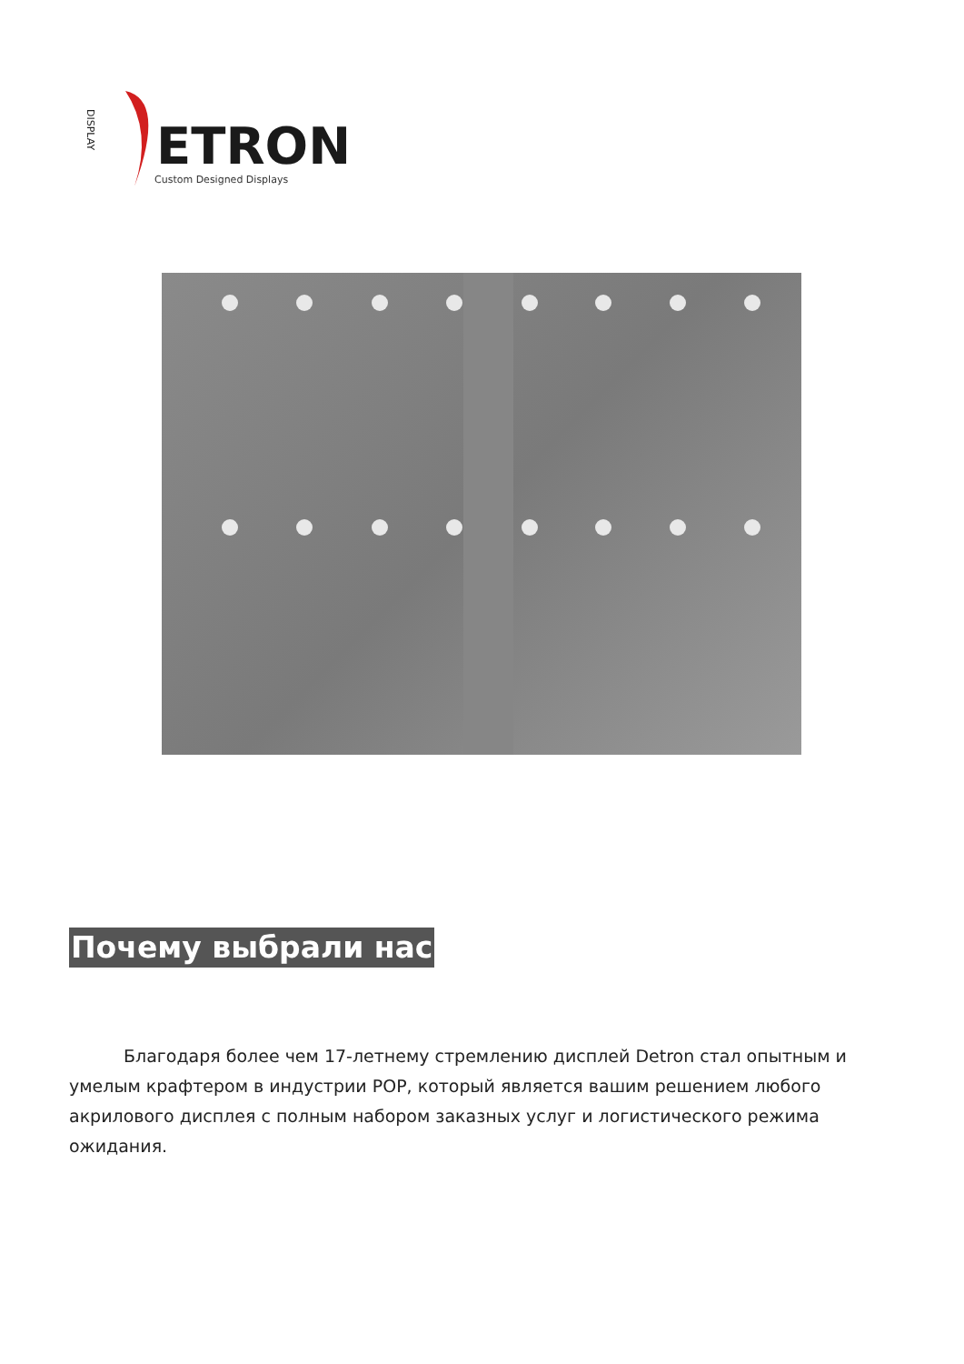DISPLAY
ETRON
Custom Designed Displays
Почему выбрали нас
Благодаря более чем 17-летнему стремлению дисплей Detron стал опытным и умелым крафтером в индустрии POP, который является вашим решением любого акрилового дисплея с полным набором заказных услуг и логистического режима ожидания.